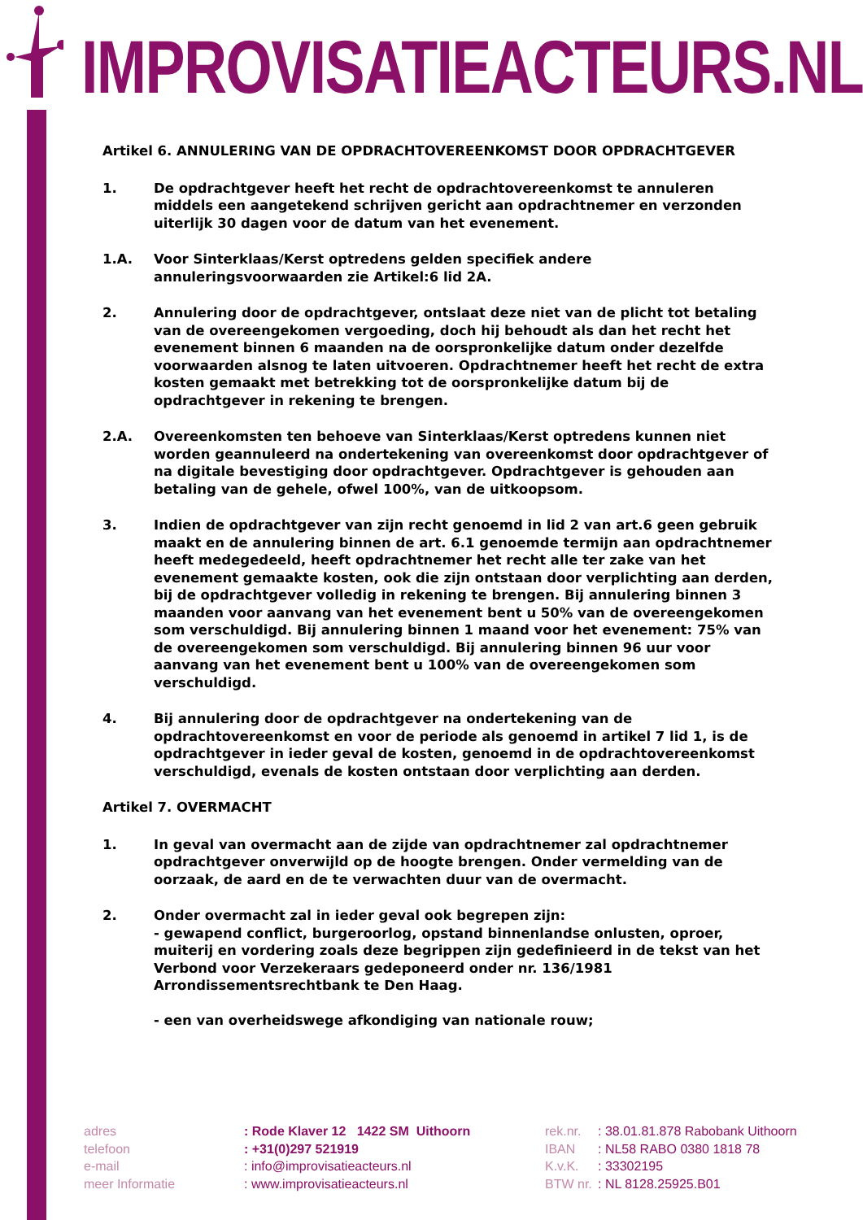IMPROVISATIEACTEURS.NL
Artikel 6. ANNULERING VAN DE OPDRACHTOVEREENKOMST DOOR OPDRACHTGEVER
1. De opdrachtgever heeft het recht de opdrachtovereenkomst te annuleren middels een aangetekend schrijven gericht aan opdrachtnemer en verzonden uiterlijk 30 dagen voor de datum van het evenement.
1.A. Voor Sinterklaas/Kerst optredens gelden specifiek andere annuleringsvoorwaarden zie Artikel:6 lid 2A.
2. Annulering door de opdrachtgever, ontslaat deze niet van de plicht tot betaling van de overeengekomen vergoeding, doch hij behoudt als dan het recht het evenement binnen 6 maanden na de oorspronkelijke datum onder dezelfde voorwaarden alsnog te laten uitvoeren. Opdrachtnemer heeft het recht de extra kosten gemaakt met betrekking tot de oorspronkelijke datum bij de opdrachtgever in rekening te brengen.
2.A. Overeenkomsten ten behoeve van Sinterklaas/Kerst optredens kunnen niet worden geannuleerd na ondertekening van overeenkomst door opdrachtgever of na digitale bevestiging door opdrachtgever. Opdrachtgever is gehouden aan betaling van de gehele, ofwel 100%, van de uitkoopsom.
3. Indien de opdrachtgever van zijn recht genoemd in lid 2 van art.6 geen gebruik maakt en de annulering binnen de art. 6.1 genoemde termijn aan opdrachtnemer heeft medegedeeld, heeft opdrachtnemer het recht alle ter zake van het evenement gemaakte kosten, ook die zijn ontstaan door verplichting aan derden, bij de opdrachtgever volledig in rekening te brengen. Bij annulering binnen 3 maanden voor aanvang van het evenement bent u 50% van de overeengekomen som verschuldigd. Bij annulering binnen 1 maand voor het evenement: 75% van de overeengekomen som verschuldigd. Bij annulering binnen 96 uur voor aanvang van het evenement bent u 100% van de overeengekomen som verschuldigd.
4. Bij annulering door de opdrachtgever na ondertekening van de opdrachtovereenkomst en voor de periode als genoemd in artikel 7 lid 1, is de opdrachtgever in ieder geval de kosten, genoemd in de opdrachtovereenkomst verschuldigd, evenals de kosten ontstaan door verplichting aan derden.
Artikel 7. OVERMACHT
1. In geval van overmacht aan de zijde van opdrachtnemer zal opdrachtnemer opdrachtgever onverwijld op de hoogte brengen. Onder vermelding van de oorzaak, de aard en de te verwachten duur van de overmacht.
2. Onder overmacht zal in ieder geval ook begrepen zijn:
- gewapend conflict, burgeroorlog, opstand binnenlandse onlusten, oproer, muiterij en vordering zoals deze begrippen zijn gedefinieerd in de tekst van het Verbond voor Verzekeraars gedeponeerd onder nr. 136/1981 Arrondissementsrechtbank te Den Haag.
- een van overheidswege afkondiging van nationale rouw;
| adres | : Rode Klaver 12 1422 SM Uithoorn | rek.nr. | : 38.01.81.878 Rabobank Uithoorn |
| telefoon | : +31(0)297 521919 | IBAN | : NL58 RABO 0380 1818 78 |
| e-mail | : info@improvisatieacteurs.nl | K.v.K. | : 33302195 |
| meer Informatie | : www.improvisatieacteurs.nl | BTW nr. | : NL 8128.25925.B01 |